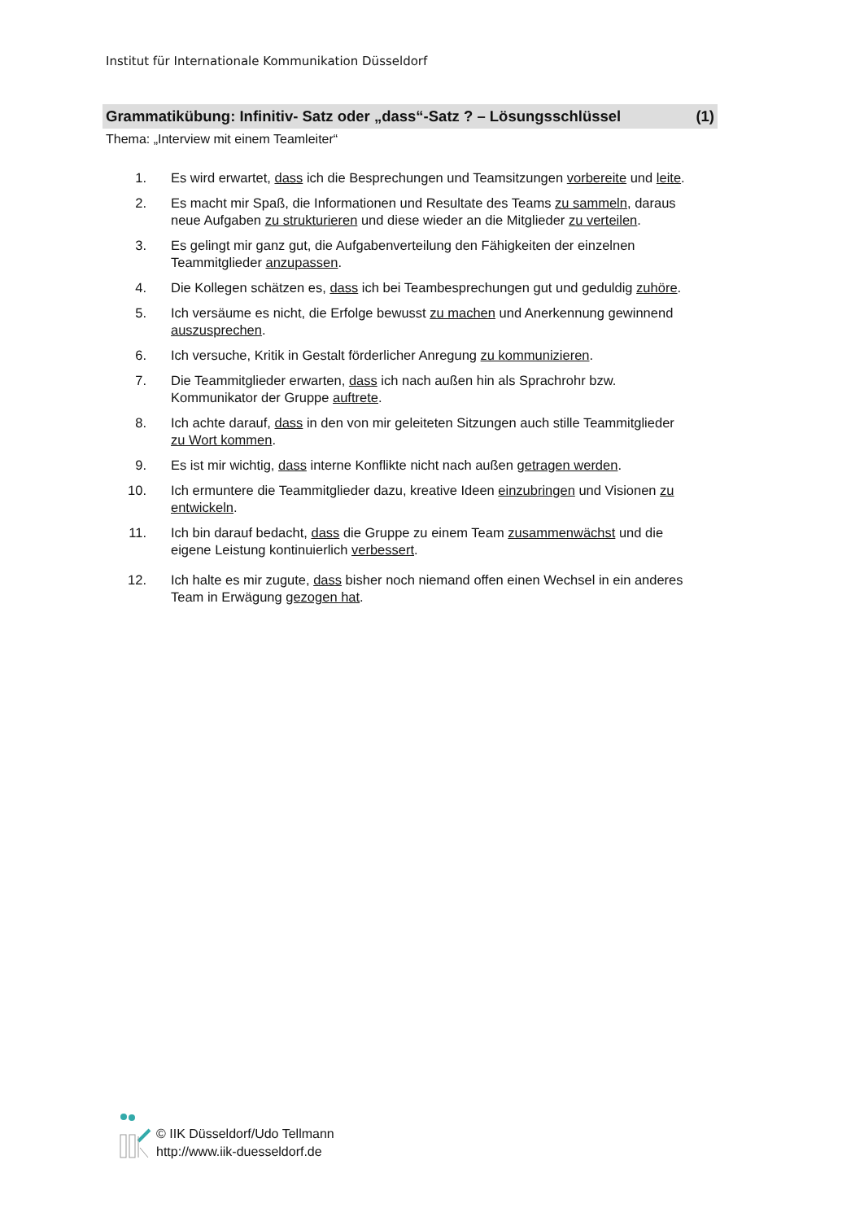Institut für Internationale Kommunikation Düsseldorf
Grammatikübung: Infinitiv- Satz oder „dass“-Satz ? – Lösungsschlüssel (1)
Thema: „Interview mit einem Teamleiter“
1. Es wird erwartet, dass ich die Besprechungen und Teamsitzungen vorbereite und leite.
2. Es macht mir Spaß, die Informationen und Resultate des Teams zu sammeln, daraus neue Aufgaben zu strukturieren und diese wieder an die Mitglieder zu verteilen.
3. Es gelingt mir ganz gut, die Aufgabenverteilung den Fähigkeiten der einzelnen Teammitglieder anzupassen.
4. Die Kollegen schätzen es, dass ich bei Teambesprechungen gut und geduldig zuhöre.
5. Ich versäume es nicht, die Erfolge bewusst zu machen und Anerkennung gewinnend auszusprechen.
6. Ich versuche, Kritik in Gestalt förderlicher Anregung zu kommunizieren.
7. Die Teammitglieder erwarten, dass ich nach außen hin als Sprachrohr bzw. Kommunikator der Gruppe auftrete.
8. Ich achte darauf, dass in den von mir geleiteten Sitzungen auch stille Teammitglieder zu Wort kommen.
9. Es ist mir wichtig, dass interne Konflikte nicht nach außen getragen werden.
10. Ich ermuntere die Teammitglieder dazu, kreative Ideen einzubringen und Visionen zu entwickeln.
11. Ich bin darauf bedacht, dass die Gruppe zu einem Team zusammenwächst und die eigene Leistung kontinuierlich verbessert.
12. Ich halte es mir zugute, dass bisher noch niemand offen einen Wechsel in ein anderes Team in Erwägung gezogen hat.
© IIK Düsseldorf/Udo Tellmann
http://www.iik-duesseldorf.de